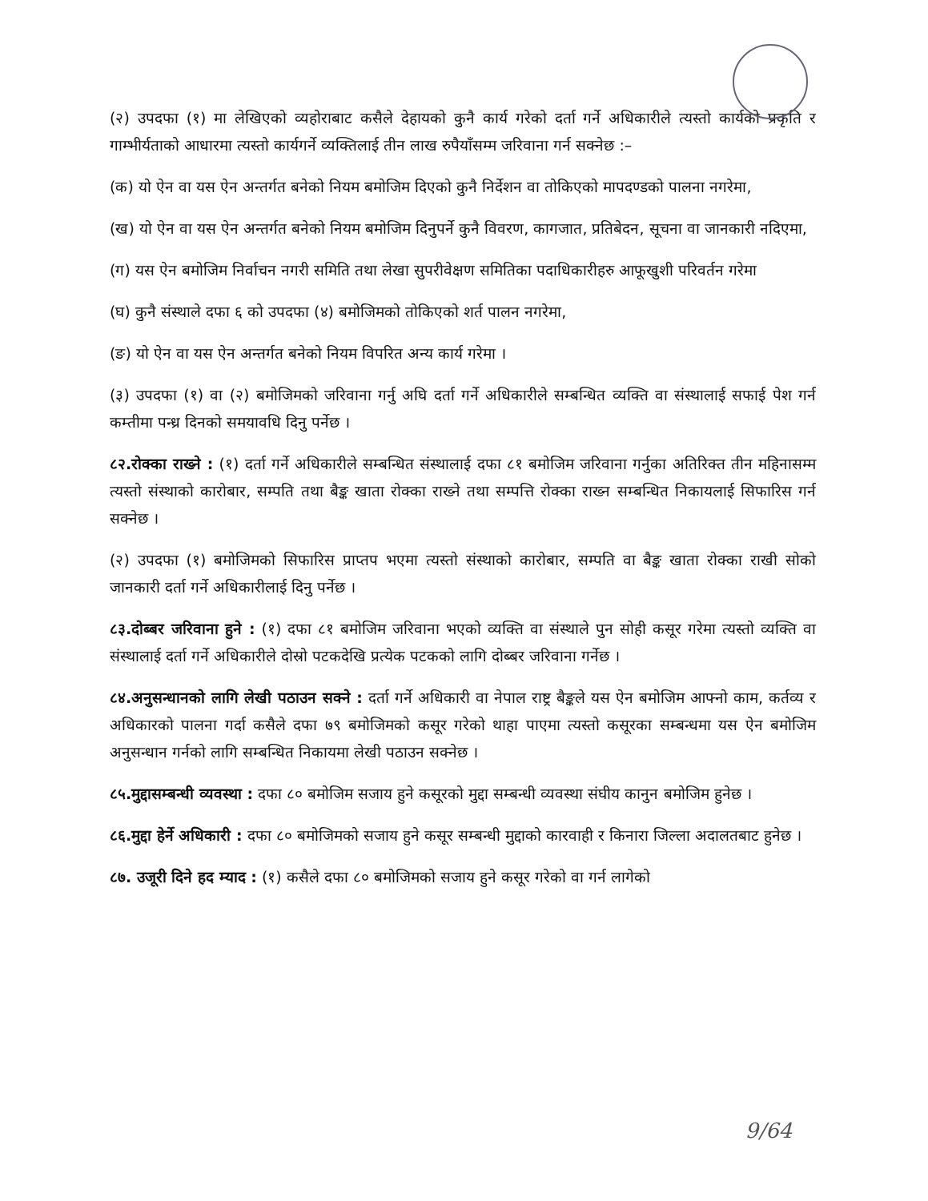(२) उपदफा (१) मा लेखिएको व्यहोराबाट कसैले देहायको कुनै कार्य गरेको दर्ता गर्ने अधिकारीले त्यस्तो कार्यको प्रकृति र गाम्भीर्यताको आधारमा त्यस्तो कार्यगर्ने व्यक्तिलाई तीन लाख रुपैयाँसम्म जरिवाना गर्न सक्नेछ :–
(क) यो ऐन वा यस ऐन अन्तर्गत बनेको नियम बमोजिम दिएको कुनै निर्देशन वा तोकिएको मापदण्डको पालना नगरेमा,
(ख) यो ऐन वा यस ऐन अन्तर्गत बनेको नियम बमोजिम दिनुपर्ने कुनै विवरण, कागजात, प्रतिबेदन, सूचना वा जानकारी नदिएमा,
(ग) यस ऐन बमोजिम निर्वाचन नगरी समिति तथा लेखा सुपरीवेक्षण समितिका पदाधिकारीहरु आफूखुशी परिवर्तन गरेमा
(घ) कुनै संस्थाले दफा ६ को उपदफा (४) बमोजिमको तोकिएको शर्त पालन नगरेमा,
(ङ) यो ऐन वा यस ऐन अन्तर्गत बनेको नियम विपरित अन्य कार्य गरेमा ।
(३) उपदफा (१) वा (२) बमोजिमको जरिवाना गर्नु अघि दर्ता गर्ने अधिकारीले सम्बन्धित व्यक्ति वा संस्थालाई सफाई पेश गर्न कम्तीमा पन्ध्र दिनको समयावधि दिनु पर्नेछ ।
८२.रोक्का राख्ने : (१) दर्ता गर्ने अधिकारीले सम्बन्धित संस्थालाई दफा ८१ बमोजिम जरिवाना गर्नुका अतिरिक्त तीन महिनासम्म त्यस्तो संस्थाको कारोबार, सम्पति तथा बैङ्क खाता रोक्का राख्ने तथा सम्पत्ति रोक्का राख्न सम्बन्धित निकायलाई सिफारिस गर्न सक्नेछ ।
(२) उपदफा (१) बमोजिमको सिफारिस प्राप्तप भएमा त्यस्तो संस्थाको कारोबार, सम्पति वा बैङ्क खाता रोक्का राखी सोको जानकारी दर्ता गर्ने अधिकारीलाई दिनु पर्नेछ ।
८३.दोब्बर जरिवाना हुने : (१) दफा ८१ बमोजिम जरिवाना भएको व्यक्ति वा संस्थाले पुन सोही कसूर गरेमा त्यस्तो व्यक्ति वा संस्थालाई दर्ता गर्ने अधिकारीले दोस्रो पटकदेखि प्रत्येक पटकको लागि दोब्बर जरिवाना गर्नेछ ।
८४.अनुसन्धानको लागि लेखी पठाउन सक्ने : दर्ता गर्ने अधिकारी वा नेपाल राष्ट्र बैङ्कले यस ऐन बमोजिम आफ्नो काम, कर्तव्य र अधिकारको पालना गर्दा कसैले दफा ७९ बमोजिमको कसूर गरेको थाहा पाएमा त्यस्तो कसूरका सम्बन्धमा यस ऐन बमोजिम अनुसन्धान गर्नको लागि सम्बन्धित निकायमा लेखी पठाउन सक्नेछ ।
८५.मुद्दासम्बन्धी व्यवस्था : दफा ८० बमोजिम सजाय हुने कसूरको मुद्दा सम्बन्धी व्यवस्था संघीय कानुन बमोजिम हुनेछ ।
८६.मुद्दा हेर्ने अधिकारी : दफा ८० बमोजिमको सजाय हुने कसूर सम्बन्धी मुद्दाको कारवाही र किनारा जिल्ला अदालतबाट हुनेछ ।
८७. उजूरी दिने हद म्याद : (१) कसैले दफा ८० बमोजिमको सजाय हुने कसूर गरेको वा गर्न लागेको
9/64